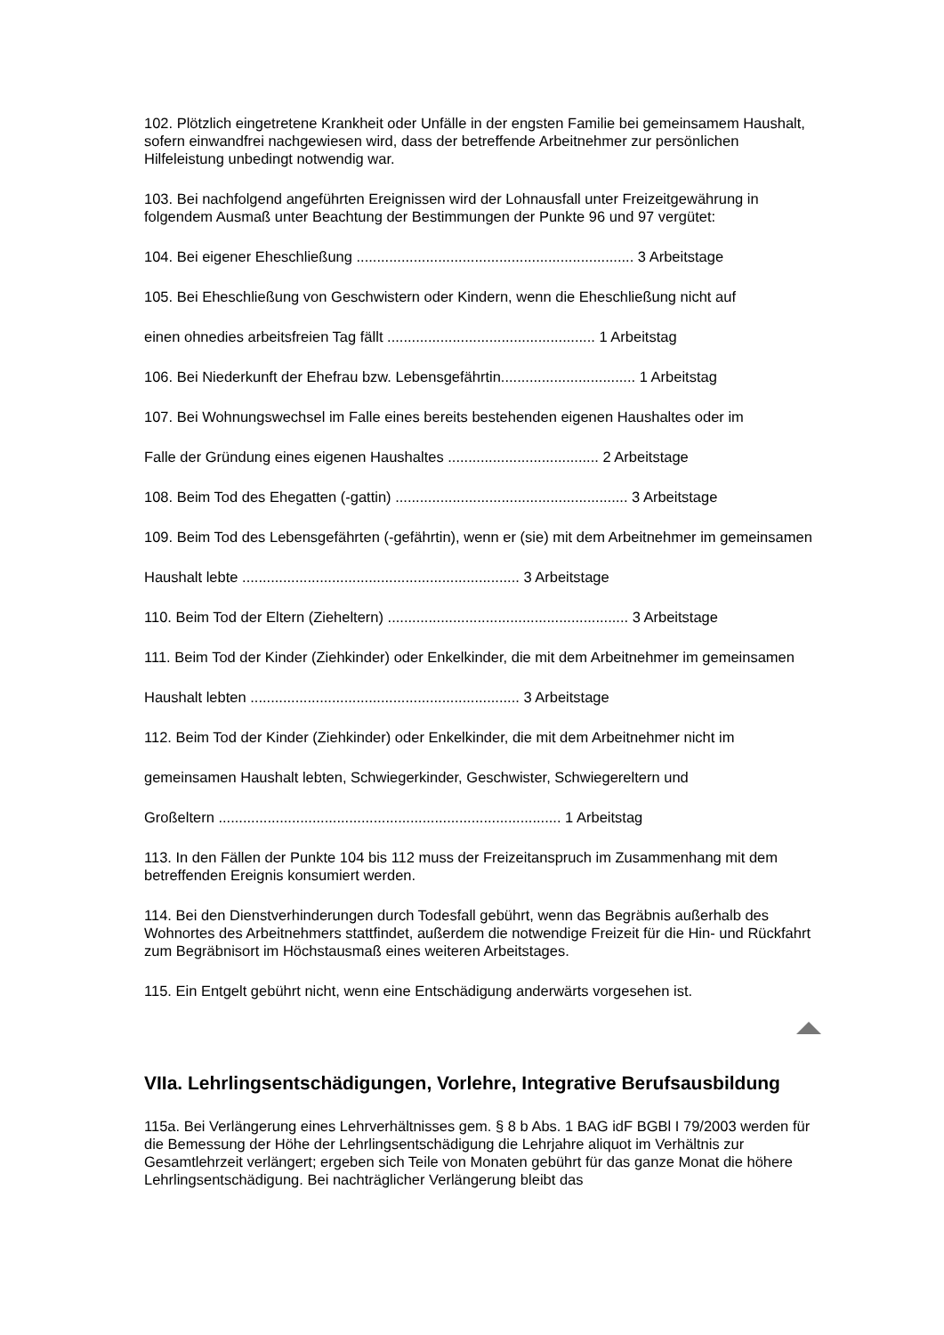102. Plötzlich eingetretene Krankheit oder Unfälle in der engsten Familie bei gemeinsamem Haushalt, sofern einwandfrei nachgewiesen wird, dass der betreffende Arbeitnehmer zur persönlichen Hilfeleistung unbedingt notwendig war.
103. Bei nachfolgend angeführten Ereignissen wird der Lohnausfall unter Freizeitgewährung in folgendem Ausmaß unter Beachtung der Bestimmungen der Punkte 96 und 97 vergütet:
104. Bei eigener Eheschließung .................................................................... 3 Arbeitstage
105. Bei Eheschließung von Geschwistern oder Kindern, wenn die Eheschließung nicht auf
einen ohnedies arbeitsfreien Tag fällt ................................................... 1 Arbeitstag
106. Bei Niederkunft der Ehefrau bzw. Lebensgefährtin................................. 1 Arbeitstag
107. Bei Wohnungswechsel im Falle eines bereits bestehenden eigenen Haushaltes oder im
Falle der Gründung eines eigenen Haushaltes ..................................... 2 Arbeitstage
108. Beim Tod des Ehegatten (-gattin) ......................................................... 3 Arbeitstage
109. Beim Tod des Lebensgefährten (-gefährtin), wenn er (sie) mit dem Arbeitnehmer im gemeinsamen
Haushalt lebte .................................................................... 3 Arbeitstage
110. Beim Tod der Eltern (Zieheltern) ........................................................... 3 Arbeitstage
111. Beim Tod der Kinder (Ziehkinder) oder Enkelkinder, die mit dem Arbeitnehmer im gemeinsamen
Haushalt lebten .................................................................. 3 Arbeitstage
112. Beim Tod der Kinder (Ziehkinder) oder Enkelkinder, die mit dem Arbeitnehmer nicht im
gemeinsamen Haushalt lebten, Schwiegerkinder, Geschwister, Schwiegereltern und
Großeltern .................................................................................... 1 Arbeitstag
113. In den Fällen der Punkte 104 bis 112 muss der Freizeitanspruch im Zusammenhang mit dem betreffenden Ereignis konsumiert werden.
114. Bei den Dienstverhinderungen durch Todesfall gebührt, wenn das Begräbnis außerhalb des Wohnortes des Arbeitnehmers stattfindet, außerdem die notwendige Freizeit für die Hin- und Rückfahrt zum Begräbnisort im Höchstausmaß eines weiteren Arbeitstages.
115. Ein Entgelt gebührt nicht, wenn eine Entschädigung anderwärts vorgesehen ist.
VIIa. Lehrlingsentschädigungen, Vorlehre, Integrative Berufsausbildung
115a. Bei Verlängerung eines Lehrverhältnisses gem. § 8 b Abs. 1 BAG idF BGBl I 79/2003 werden für die Bemessung der Höhe der Lehrlingsentschädigung die Lehrjahre aliquot im Verhältnis zur Gesamtlehrzeit verlängert; ergeben sich Teile von Monaten gebührt für das ganze Monat die höhere Lehrlingsentschädigung. Bei nachträglicher Verlängerung bleibt das